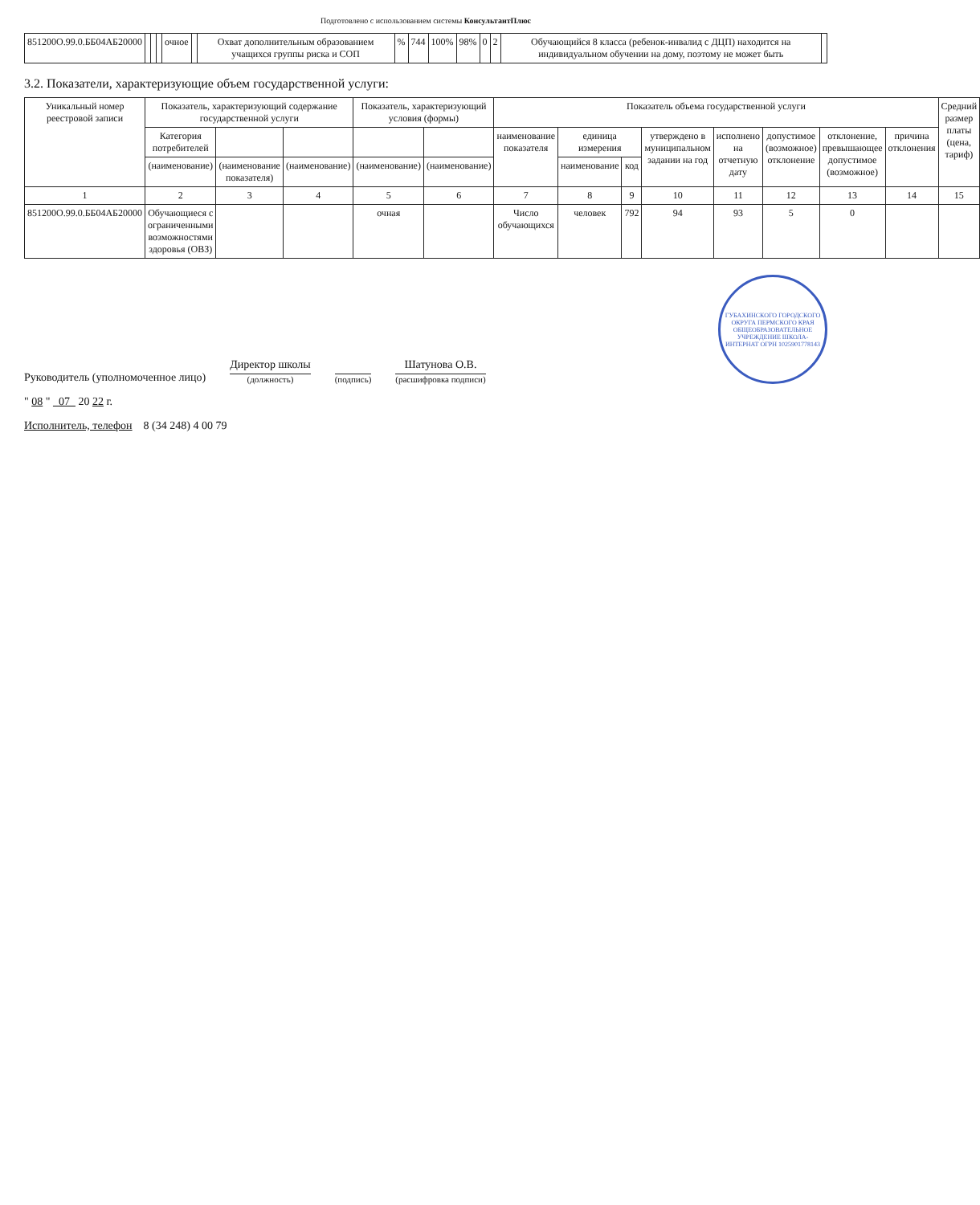Подготовлено с использованием системы КонсультантПлюс
| 851200О.99.0.ББ04АБ20000 | | | | очное | | Охват дополнительным образованием учащихся группы риска и СОП | % | 744 | 100% | 98% | 0 | 2 | Обучающийся 8 класса (ребенок-инвалид с ДЦП) находится на индивидуальном обучении на дому, поэтому не может быть | |
3.2. Показатели, характеризующие объем государственной услуги:
| Уникальный номер реестровой записи | Показатель, характеризующий содержание государственной услуги | | | Показатель, характеризующий условия (формы) | | Показатель объема государственной услуги | | | | | | | | Средний размер платы (цена, тариф) |
| --- | --- | --- | --- | --- | --- | --- | --- | --- | --- | --- | --- | --- | --- | --- |
| | Категория потребителей | | | | | наименование показателя | единица измерения | | утверждено в муниципальном задании на год | исполнено на отчетную дату | допустимое (возможное) отклонение | отклонение, превышающее допустимое (возможное) | причина отклонения | |
| | (наименование) | (наименование показателя) | (наименование) | (наименование) | (наименование) | | наименование | код | | | | | | |
| 1 | 2 | 3 | 4 | 5 | 6 | 7 | 8 | 9 | 10 | 11 | 12 | 13 | 14 | 15 |
| 851200О.99.0.ББ04АБ20000 | Обучающиеся с ограниченными возможностями здоровья (ОВЗ) | | | очная | | Число обучающихся | человек | 792 | 94 | 93 | 5 | 0 | | |
Руководитель (уполномоченное лицо)
Директор школы
(должность)
(подпись)
Шатунова О.В.
(расшифровка подписи)
ГУБАХИНСКОГО ГОРОДСКОГО ОКРУГА ПЕРМСКОГО КРАЯ ОБЩЕОБРАЗОВАТЕЛЬНОЕ УЧРЕЖДЕНИЕ ШКОЛА-ИНТЕРНАТ ОГРН 1025901778143
" 08 " 07 20 22 г.
Исполнитель, телефон 8 (34 248) 4 00 79